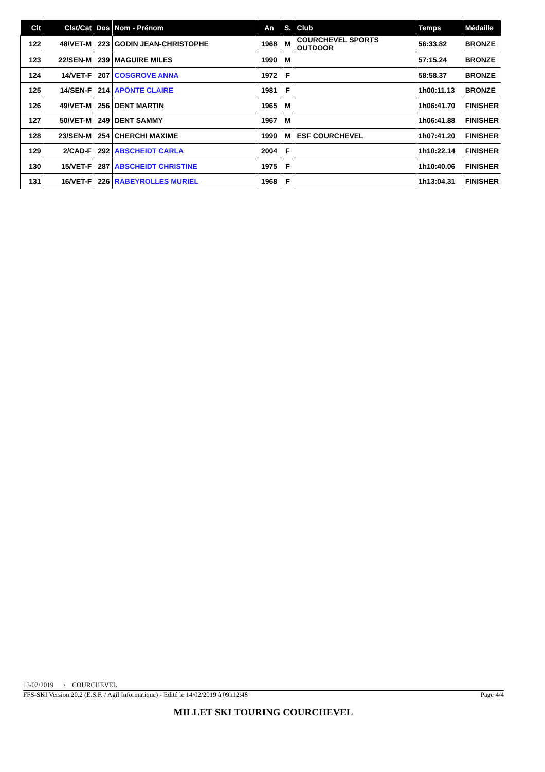| Clt | Clst/Cat | Dos | Nom - Prénom | An | S. | Club | Temps | Médaille |
| --- | --- | --- | --- | --- | --- | --- | --- | --- |
| 122 | 48/VET-M | 223 | GODIN JEAN-CHRISTOPHE | 1968 | M | COURCHEVEL SPORTS OUTDOOR | 56:33.82 | BRONZE |
| 123 | 22/SEN-M | 239 | MAGUIRE MILES | 1990 | M | | 57:15.24 | BRONZE |
| 124 | 14/VET-F | 207 | COSGROVE ANNA | 1972 | F | | 58:58.37 | BRONZE |
| 125 | 14/SEN-F | 214 | APONTE CLAIRE | 1981 | F | | 1h00:11.13 | BRONZE |
| 126 | 49/VET-M | 256 | DENT MARTIN | 1965 | M | | 1h06:41.70 | FINISHER |
| 127 | 50/VET-M | 249 | DENT SAMMY | 1967 | M | | 1h06:41.88 | FINISHER |
| 128 | 23/SEN-M | 254 | CHERCHI MAXIME | 1990 | M | ESF COURCHEVEL | 1h07:41.20 | FINISHER |
| 129 | 2/CAD-F | 292 | ABSCHEIDT CARLA | 2004 | F | | 1h10:22.14 | FINISHER |
| 130 | 15/VET-F | 287 | ABSCHEIDT CHRISTINE | 1975 | F | | 1h10:40.06 | FINISHER |
| 131 | 16/VET-F | 226 | RABEYROLLES MURIEL | 1968 | F | | 1h13:04.31 | FINISHER |
13/02/2019 / COURCHEVEL
FFS-SKI Version 20.2 (E.S.F. / Agil Informatique) - Edité le 14/02/2019 à 09h12:48 Page 4/4
MILLET SKI TOURING COURCHEVEL